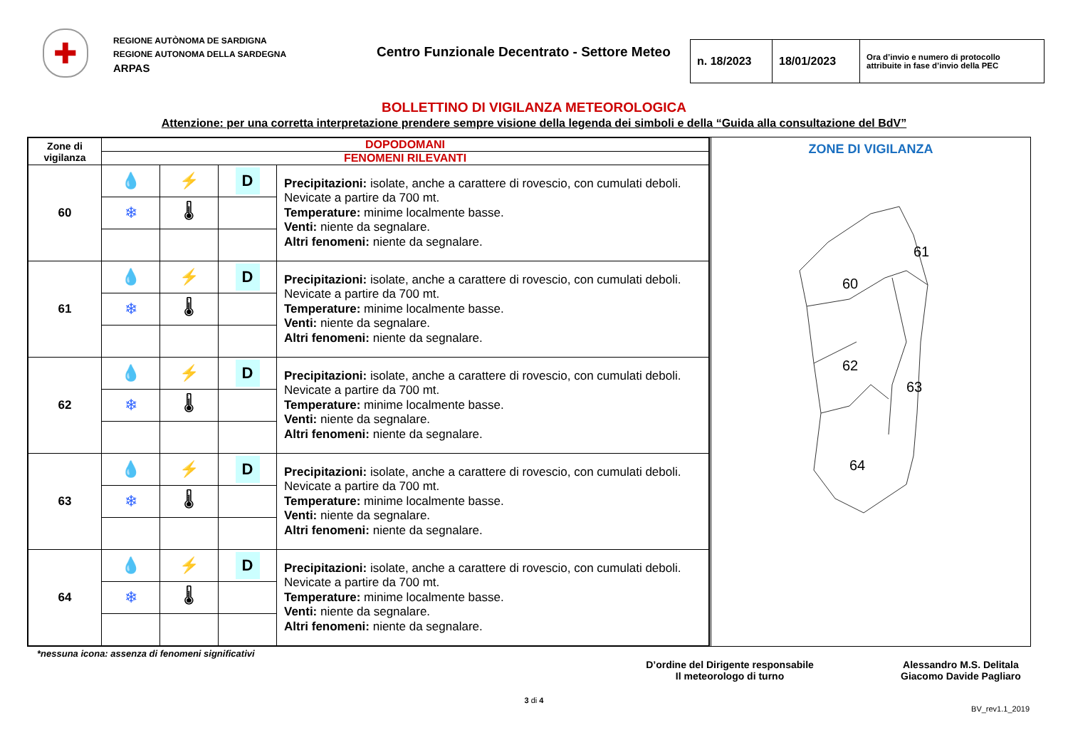✚
REGIONE AUTÒNOMA DE SARDIGNA
REGIONE AUTONOMA DELLA SARDEGNA
ARPAS
Centro Funzionale Decentrato - Settore Meteo
n. 18/2023 18/01/2023
Ora d’invio e numero di protocollo attribuite in fase d’invio della PEC
BOLLETTINO DI VIGILANZA METEOROLOGICA
Attenzione: per una corretta interpretazione prendere sempre visione della legenda dei simboli e della “Guida alla consultazione del BdV”
| Zone di vigilanza | DOPODOMANI | | | |
| | FENOMENI RILEVANTI | | | |
| 60 | 💧 | ⚡ | D | Precipitazioni: isolate, anche a carattere di rovescio, con cumulati deboli. Nevicate a partire da 700 mt. Temperature: minime localmente basse. Venti: niente da segnalare. Altri fenomeni: niente da segnalare. |
| | ❄ | 🌡 | | |
| 61 | 💧 | ⚡ | D | Precipitazioni: isolate, anche a carattere di rovescio, con cumulati deboli. Nevicate a partire da 700 mt. Temperature: minime localmente basse. Venti: niente da segnalare. Altri fenomeni: niente da segnalare. |
| | ❄ | 🌡 | | |
| 62 | 💧 | ⚡ | D | Precipitazioni: isolate, anche a carattere di rovescio, con cumulati deboli. Nevicate a partire da 700 mt. Temperature: minime localmente basse. Venti: niente da segnalare. Altri fenomeni: niente da segnalare. |
| | ❄ | 🌡 | | |
| 63 | 💧 | ⚡ | D | Precipitazioni: isolate, anche a carattere di rovescio, con cumulati deboli. Nevicate a partire da 700 mt. Temperature: minime localmente basse. Venti: niente da segnalare. Altri fenomeni: niente da segnalare. |
| | ❄ | 🌡 | | |
| 64 | 💧 | ⚡ | D | Precipitazioni: isolate, anche a carattere di rovescio, con cumulati deboli. Nevicate a partire da 700 mt. Temperature: minime localmente basse. Venti: niente da segnalare. Altri fenomeni: niente da segnalare. |
| | ❄ | 🌡 | | |
ZONE DI VIGILANZA
60
61
62
63
64
*nessuna icona: assenza di fenomeni significativi
D’ordine del Dirigente responsabile
Il meteorologo di turno
Alessandro M.S. Delitala
Giacomo Davide Pagliaro
3 di 4
BV_rev1.1_2019